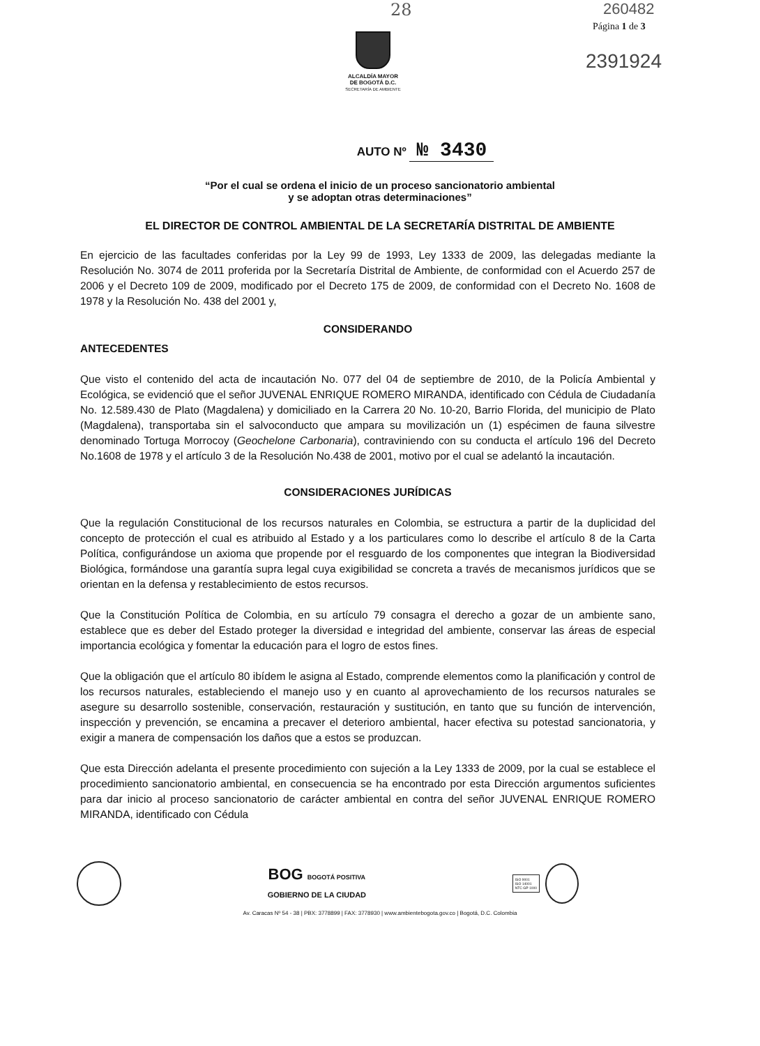28 260482
Página 1 de 3
2391924
ALCALDÍA MAYOR
DE BOGOTÁ D.C.
SECRETARÍA DE AMBIENTE
AUTO Nº № 3430
“Por el cual se ordena el inicio de un proceso sancionatorio ambiental
y se adoptan otras determinaciones”
EL DIRECTOR DE CONTROL AMBIENTAL DE LA SECRETARÍA DISTRITAL DE AMBIENTE
En ejercicio de las facultades conferidas por la Ley 99 de 1993, Ley 1333 de 2009, las delegadas mediante la Resolución No. 3074 de 2011 proferida por la Secretaría Distrital de Ambiente, de conformidad con el Acuerdo 257 de 2006 y el Decreto 109 de 2009, modificado por el Decreto 175 de 2009, de conformidad con el Decreto No. 1608 de 1978 y la Resolución No. 438 del 2001 y,
CONSIDERANDO
ANTECEDENTES
Que visto el contenido del acta de incautación No. 077 del 04 de septiembre de 2010, de la Policía Ambiental y Ecológica, se evidenció que el señor JUVENAL ENRIQUE ROMERO MIRANDA, identificado con Cédula de Ciudadanía No. 12.589.430 de Plato (Magdalena) y domiciliado en la Carrera 20 No. 10-20, Barrio Florida, del municipio de Plato (Magdalena), transportaba sin el salvoconducto que ampara su movilización un (1) espécimen de fauna silvestre denominado Tortuga Morrocoy (Geochelone Carbonaria), contraviniendo con su conducta el artículo 196 del Decreto No.1608 de 1978 y el artículo 3 de la Resolución No.438 de 2001, motivo por el cual se adelantó la incautación.
CONSIDERACIONES JURÍDICAS
Que la regulación Constitucional de los recursos naturales en Colombia, se estructura a partir de la duplicidad del concepto de protección el cual es atribuido al Estado y a los particulares como lo describe el artículo 8 de la Carta Política, configurándose un axioma que propende por el resguardo de los componentes que integran la Biodiversidad Biológica, formándose una garantía supra legal cuya exigibilidad se concreta a través de mecanismos jurídicos que se orientan en la defensa y restablecimiento de estos recursos.
Que la Constitución Política de Colombia, en su artículo 79 consagra el derecho a gozar de un ambiente sano, establece que es deber del Estado proteger la diversidad e integridad del ambiente, conservar las áreas de especial importancia ecológica y fomentar la educación para el logro de estos fines.
Que la obligación que el artículo 80 ibídem le asigna al Estado, comprende elementos como la planificación y control de los recursos naturales, estableciendo el manejo uso y en cuanto al aprovechamiento de los recursos naturales se asegure su desarrollo sostenible, conservación, restauración y sustitución, en tanto que su función de intervención, inspección y prevención, se encamina a precaver el deterioro ambiental, hacer efectiva su potestad sancionatoria, y exigir a manera de compensación los daños que a estos se produzcan.
Que esta Dirección adelanta el presente procedimiento con sujeción a la Ley 1333 de 2009, por la cual se establece el procedimiento sancionatorio ambiental, en consecuencia se ha encontrado por esta Dirección argumentos suficientes para dar inicio al proceso sancionatorio de carácter ambiental en contra del señor JUVENAL ENRIQUE ROMERO MIRANDA, identificado con Cédula
BOG BOGOTÁ POSITIVA
GOBIERNO DE LA CIUDAD
ISO 9001
ISO 14001
NTC GP 1000
Av. Caracas Nº 54 - 38 | PBX: 3778899 | FAX: 3778930 | www.ambientebogota.gov.co | Bogotá, D.C. Colombia